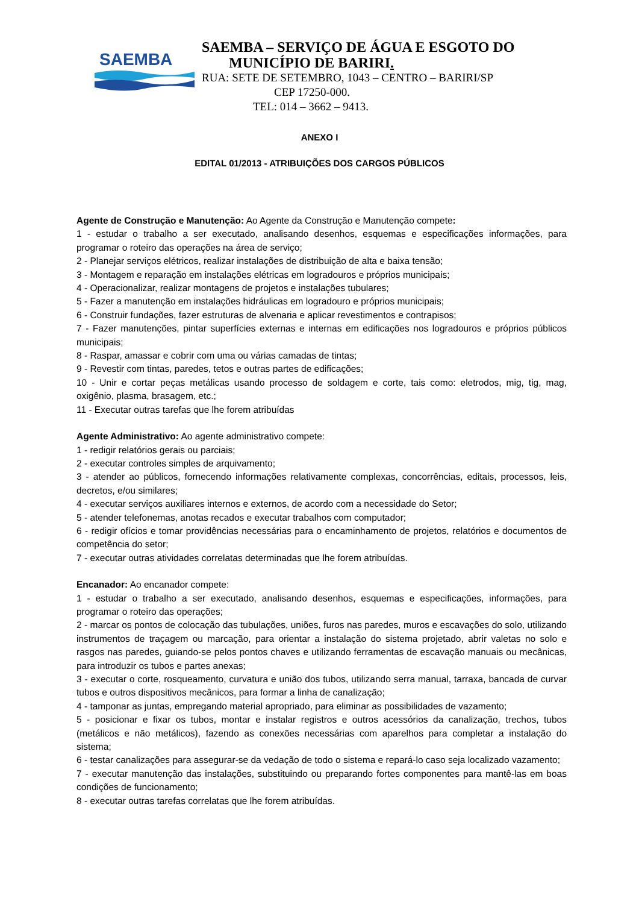SAEMBA
SAEMBA – SERVIÇO DE ÁGUA E ESGOTO DO
MUNICÍPIO DE BARIRI.
RUA: SETE DE SETEMBRO, 1043 – CENTRO – BARIRI/SP
CEP 17250-000.
TEL: 014 – 3662 – 9413.
ANEXO I
EDITAL 01/2013 - ATRIBUIÇÕES DOS CARGOS PÚBLICOS
Agente de Construção e Manutenção: Ao Agente da Construção e Manutenção compete:
1 - estudar o trabalho a ser executado, analisando desenhos, esquemas e especificações informações, para programar o roteiro das operações na área de serviço;
2 - Planejar serviços elétricos, realizar instalações de distribuição de alta e baixa tensão;
3 - Montagem e reparação em instalações elétricas em logradouros e próprios municipais;
4 - Operacionalizar, realizar montagens de projetos e instalações tubulares;
5 - Fazer a manutenção em instalações hidráulicas em logradouro e próprios municipais;
6 - Construir fundações, fazer estruturas de alvenaria e aplicar revestimentos e contrapisos;
7 - Fazer manutenções, pintar superfícies externas e internas em edificações nos logradouros e próprios públicos municipais;
8 - Raspar, amassar e cobrir com uma ou várias camadas de tintas;
9 - Revestir com tintas, paredes, tetos e outras partes de edificações;
10 - Unir e cortar peças metálicas usando processo de soldagem e corte, tais como: eletrodos, mig, tig, mag, oxigênio, plasma, brasagem, etc.;
11 - Executar outras tarefas que lhe forem atribuídas
Agente Administrativo: Ao agente administrativo compete:
1 - redigir relatórios gerais ou parciais;
2 - executar controles simples de arquivamento;
3 - atender ao públicos, fornecendo informações relativamente complexas, concorrências, editais, processos, leis, decretos, e/ou similares;
4 - executar serviços auxiliares internos e externos, de acordo com a necessidade do Setor;
5 - atender telefonemas, anotas recados e executar trabalhos com computador;
6 - redigir ofícios e tomar providências necessárias para o encaminhamento de projetos, relatórios e documentos de competência do setor;
7 - executar outras atividades correlatas determinadas que lhe forem atribuídas.
Encanador: Ao encanador compete:
1 - estudar o trabalho a ser executado, analisando desenhos, esquemas e especificações, informações, para programar o roteiro das operações;
2 - marcar os pontos de colocação das tubulações, uniões, furos nas paredes, muros e escavações do solo, utilizando instrumentos de traçagem ou marcação, para orientar a instalação do sistema projetado, abrir valetas no solo e rasgos nas paredes, guiando-se pelos pontos chaves e utilizando ferramentas de escavação manuais ou mecânicas, para introduzir os tubos e partes anexas;
3 - executar o corte, rosqueamento, curvatura e união dos tubos, utilizando serra manual, tarraxa, bancada de curvar tubos e outros dispositivos mecânicos, para formar a linha de canalização;
4 - tamponar as juntas, empregando material apropriado, para eliminar as possibilidades de vazamento;
5 - posicionar e fixar os tubos, montar e instalar registros e outros acessórios da canalização, trechos, tubos (metálicos e não metálicos), fazendo as conexões necessárias com aparelhos para completar a instalação do sistema;
6 - testar canalizações para assegurar-se da vedação de todo o sistema e repará-lo caso seja localizado vazamento;
7 - executar manutenção das instalações, substituindo ou preparando fortes componentes para mantê-las em boas condições de funcionamento;
8 - executar outras tarefas correlatas que lhe forem atribuídas.